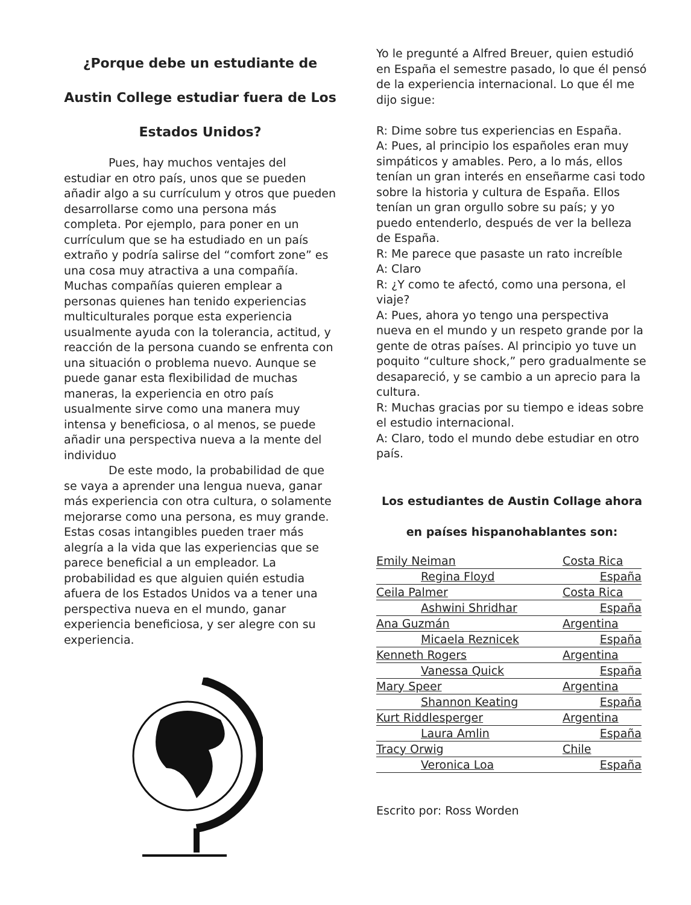¿Porque debe un estudiante de Austin College estudiar fuera de Los Estados Unidos?
Pues, hay muchos ventajes del estudiar en otro país, unos que se pueden añadir algo a su currículum y otros que pueden desarrollarse como una persona más completa. Por ejemplo, para poner en un currículum que se ha estudiado en un país extraño y podría salirse del “comfort zone” es una cosa muy atractiva a una compañía. Muchas compañías quieren emplear a personas quienes han tenido experiencias multiculturales porque esta experiencia usualmente ayuda con la tolerancia, actitud, y reacción de la persona cuando se enfrenta con una situación o problema nuevo. Aunque se puede ganar esta flexibilidad de muchas maneras, la experiencia en otro país usualmente sirve como una manera muy intensa y beneficiosa, o al menos, se puede añadir una perspectiva nueva a la mente del individuo
De este modo, la probabilidad de que se vaya a aprender una lengua nueva, ganar más experiencia con otra cultura, o solamente mejorarse como una persona, es muy grande. Estas cosas intangibles pueden traer más alegría a la vida que las experiencias que se parece beneficial a un empleador. La probabilidad es que alguien quién estudia afuera de los Estados Unidos va a tener una perspectiva nueva en el mundo, ganar experiencia beneficiosa, y ser alegre con su experiencia.
Yo le pregunté a Alfred Breuer, quien estudió en España el semestre pasado, lo que él pensó de la experiencia internacional. Lo que él me dijo sigue:
R: Dime sobre tus experiencias en España.
A: Pues, al principio los españoles eran muy simpáticos y amables. Pero, a lo más, ellos tenían un gran interés en enseñarme casi todo sobre la historia y cultura de España. Ellos tenían un gran orgullo sobre su país; y yo puedo entenderlo, después de ver la belleza de España.
R: Me parece que pasaste un rato increíble
A: Claro
R: ¿Y como te afectó, como una persona, el viaje?
A: Pues, ahora yo tengo una perspectiva nueva en el mundo y un respeto grande por la gente de otras países. Al principio yo tuve un poquito “culture shock,” pero gradualmente se desapareció, y se cambio a un aprecio para la cultura.
R: Muchas gracias por su tiempo e ideas sobre el estudio internacional.
A: Claro, todo el mundo debe estudiar en otro país.
Los estudiantes de Austin Collage ahora en países hispanohablantes son:
| Emily Neiman | Costa Rica |
| Regina Floyd | España |
| Ceila Palmer | Costa Rica |
| Ashwini Shridhar | España |
| Ana Guzmán | Argentina |
| Micaela Reznicek | España |
| Kenneth Rogers | Argentina |
| Vanessa Quick | España |
| Mary Speer | Argentina |
| Shannon Keating | España |
| Kurt Riddlesperger | Argentina |
| Laura Amlin | España |
| Tracy Orwig | Chile |
| Veronica Loa | España |
Escrito por: Ross Worden